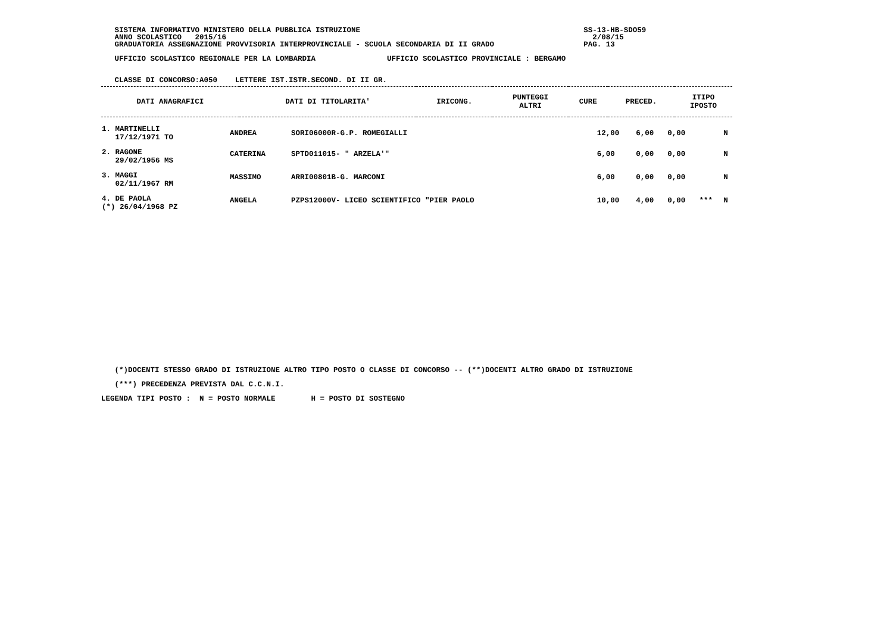SISTEMA INFORMATIVO MINISTERO DELLA PUBBLICA ISTRUZIONE                                                  SS-13-HB-SDO59
   ANNO SCOLASTICO   2015/16                                                                                  2/08/15
   GRADUATORIA ASSEGNAZIONE PROVVISORIA INTERPROVINCIALE - SCUOLA SECONDARIA DI II GRADO                    PAG. 13

   UFFICIO SCOLASTICO REGIONALE PER LA LOMBARDIA                UFFICIO SCOLASTICO PROVINCIALE : BERGAMO


   CLASSE DI CONCORSO:A050    LETTERE IST.ISTR.SECOND. DI II GR.
| DATI ANAGRAFICI | DATI DI TITOLARITA' | IRICONG. | PUNTEGGI ALTRI | CURE | PRECED. | ITIPO IPOSTO |
| --- | --- | --- | --- | --- | --- | --- |
| 1. MARTINELLI 17/12/1971 TO | ANDREA | SORI06000R-G.P. ROMEGIALLI | 12,00 | 6,00 | 0,00 | | N |
| 2. RAGONE 29/02/1956 MS | CATERINA | SPTD011015- " ARZELA'" | 6,00 | 0,00 | 0,00 | | N |
| 3. MAGGI 02/11/1967 RM | MASSIMO | ARRI00801B-G. MARCONI | 6,00 | 0,00 | 0,00 | | N |
| 4. DE PAOLA (*) 26/04/1968 PZ | ANGELA | PZPS12000V- LICEO SCIENTIFICO "PIER PAOLO | 10,00 | 4,00 | 0,00 | *** | N |
   (*)DOCENTI STESSO GRADO DI ISTRUZIONE ALTRO TIPO POSTO O CLASSE DI CONCORSO -- (**)DOCENTI ALTRO GRADO DI ISTRUZIONE

   (***) PRECEDENZA PREVISTA DAL C.C.N.I.

LEGENDA TIPI POSTO :  N = POSTO NORMALE        H = POSTO DI SOSTEGNO